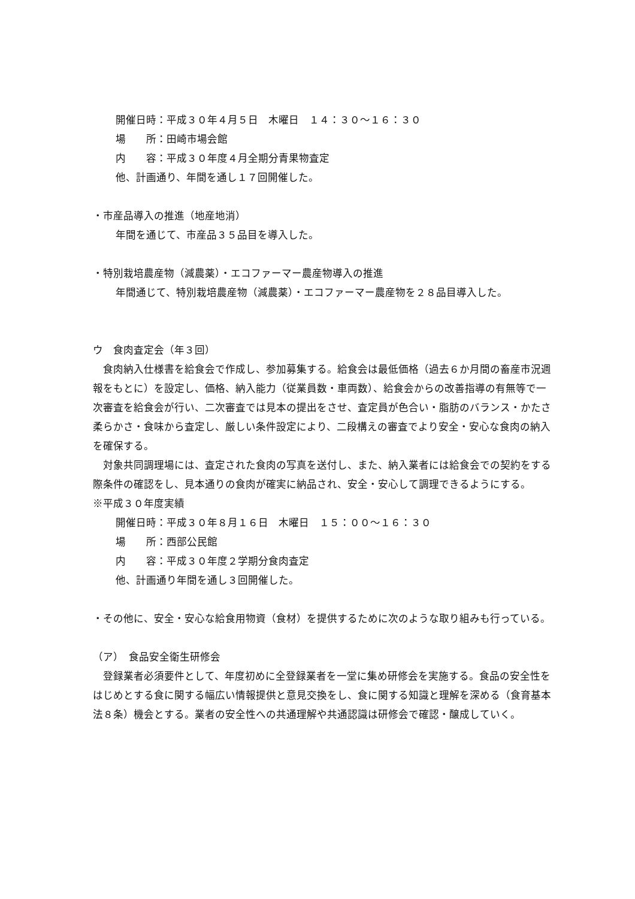開催日時：平成３０年４月５日　木曜日　１４：３０〜１６：３０
場　　所：田崎市場会館
内　　容：平成３０年度４月全期分青果物査定
他、計画通り、年間を通し１７回開催した。
・市産品導入の推進（地産地消）
年間を通じて、市産品３５品目を導入した。
・特別栽培農産物（減農薬）・エコファーマー農産物導入の推進
年間通じて、特別栽培農産物（減農薬）・エコファーマー農産物を２８品目導入した。
ウ　食肉査定会（年３回）
　食肉納入仕様書を給食会で作成し、参加募集する。給食会は最低価格（過去６か月間の畜産市況週報をもとに）を設定し、価格、納入能力（従業員数・車両数）、給食会からの改善指導の有無等で一次審査を給食会が行い、二次審査では見本の提出をさせ、査定員が色合い・脂肪のバランス・かたさ柔らかさ・食味から査定し、厳しい条件設定により、二段構えの審査でより安全・安心な食肉の納入を確保する。
　対象共同調理場には、査定された食肉の写真を送付し、また、納入業者には給食会での契約をする際条件の確認をし、見本通りの食肉が確実に納品され、安全・安心して調理できるようにする。
※平成３０年度実績
開催日時：平成３０年８月１６日　木曜日　１５：００〜１６：３０
場　　所：西部公民館
内　　容：平成３０年度２学期分食肉査定
他、計画通り年間を通し３回開催した。
・その他に、安全・安心な給食用物資（食材）を提供するために次のような取り組みも行っている。
（ア）　食品安全衛生研修会
　登録業者必須要件として、年度初めに全登録業者を一堂に集め研修会を実施する。食品の安全性をはじめとする食に関する幅広い情報提供と意見交換をし、食に関する知識と理解を深める（食育基本法８条）機会とする。業者の安全性への共通理解や共通認識は研修会で確認・醸成していく。